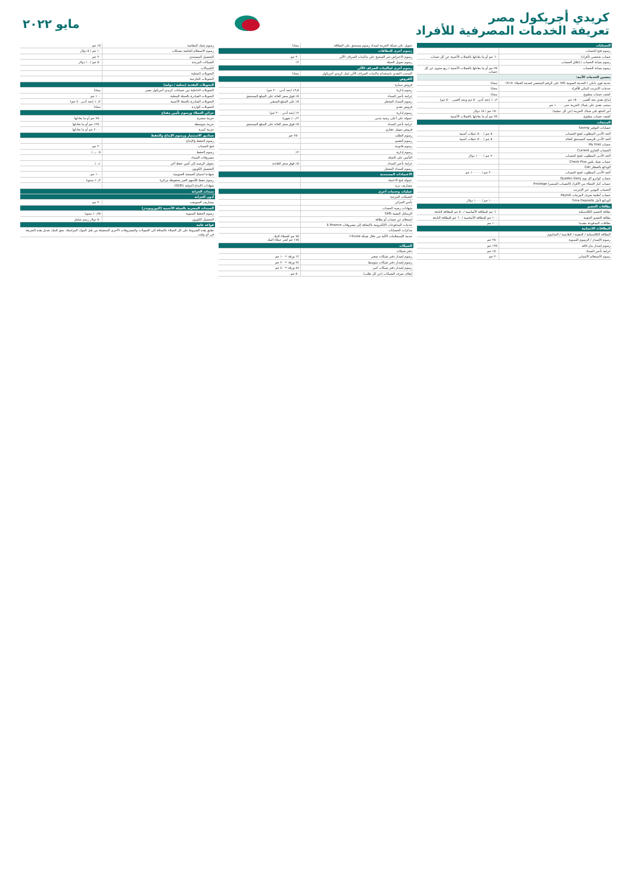كريدي أجريكول مصر
تعريفة الخدمات المصرفية للأفراد
مايو ٢٠٢٢
| الحسابات | |
| --- | --- |
| رسوم فتح الحساب | |
| حساب شخصي (أفراد) | ٦٠ جم أو ما يعادلها بالعملات الأجنبية عن كل حساب |
| رسوم صيانة الحساب / إغلاق الحساب | |
| رسوم صيانة الحساب | ٢٥ جم أو ما يعادلها بالعملات الأجنبية / ربع سنوي عن كل حساب |
| تتضمن الخدمات الآتية: | |
| خدمة فون بانكي / الخدمة الصوتية IVR على الرقم المختصر لخدمة العملاء ١٩١٩١ | مجانا |
| خدمات الإنترنت البنكي للأفراد | مجانا |
| كشف حساب مطبوع | مجانا |
| إيداع نقدي بحد أقصى ١٥٠٠٠ جم | ٠٫٣٪ (بحد أدنى ٥٠ جم وبحد أقصى ٥٠٠ جم) |
| سحب نقدي على شباك الخزينة حتى ١٠٠٠٠ جم | |
| أمر الدفع على شباك الخزينة (عن كل عملية) | ١٥٠ جم / ١٥ دولار |
| كشف حساب مطبوع | ٢٥ جم أو ما يعادلها بالعملات الأجنبية |
| المنتجات | |
| حسابات التوفير Saving | |
| الحد الأدنى المطلوب لفتح الحساب | ٥٠٠٠ جم / ٥٠٠ عملات أجنبية |
| الحد الأدنى للرصيد المستحق للعائد | ٥٠٠٠ جم / ٥٠٠ عملات أجنبية |
| حساب My First | |
| الحساب الجاري Current | |
| الحد الأدنى المطلوب لفتح الحساب | ٢٠٠٠ جم / ١٠٠٠ دولار |
| حساب شيك بلس Check Plus | |
| الودائع بالخطار Call | |
| الحد الأدنى المطلوب لفتح الحساب | ٣٠٠٠٠ جم / ١٠٠٠٠٠ جم |
| حساب كواترو كل يوم Quattro Daily | |
| حساب كبار العملاء من الأفراد (الحساب المتميز) Privilege | |
| الحساب اليومي عبر الإنترنت | |
| حساب أنظمة صرف المرتبات Payroll | |
| الودائع لأجل Time Deposits | ١٠٠٠٠ جم / ١٠٠٠ دولار |
| بطاقات الخصم | |
| بطاقة الخصم الكلاسيكية | ٦٠ جم للبطاقة الأساسية / ٥٠ جم للبطاقة التابعة |
| بطاقة الخصم الذهبية | ١٠٠ جم للبطاقة الأساسية / ٦٠ جم للبطاقة التابعة |
| بطاقات المدفوعة مقدما | ١٠٠ جم |
| البطاقات الائتمانية | |
| البطاقة الكلاسيكية / الذهبية / البلاتينية / التيتانيوم | |
| رسوم الإصدار / الرسوم السنوية | ٢٥٠ جم |
| رسوم إصدار بدل فاقد | ١٢٥ جم |
| غرامة تأخير السداد | ١٥٠ جم |
| رسوم الاستعلام الائتماني | ٣٠ جم |
| تحويل على شبكة الخزينة لسداد رسوم مستحق على البطاقة | مجانا |
| رسوم أخرى للبطاقات | |
| رسوم الاعتراض غير الصحيح على ماكينات الصراف الآلي | ٣٠ جم |
| رسوم تحويل العملة | ٣٪ |
| رسوم أخرى لماكينات الصراف الآلي | |
| السحب النقدي باستخدام ماكينات الصراف الآلي لبنك كريدي أجريكول | مجانا |
| القروض | |
| قروض سيارة | |
| رسوم إدارية | ٢٫٥٪ (بحد أدنى ٣٠٠ جم) |
| غرامة تأخير السداد | ٥٪ فوق سعر العائد على المبلغ المستحق |
| رسوم السداد المعجل | ٥٪ على المبلغ المتبقي |
| قروض نقدي | |
| رسوم إدارية | ٢٪ (بحد أدنى ٣٠٠ جم) |
| عمولة على أعلى رصيد مدين | ٠٫١٢٪ شهريا |
| غرامة تأخير السداد | ٥٪ فوق سعر العائد على المبلغ المستحق |
| قروض تمويل عقاري | |
| رسوم الطلب | ٢٥٠ جم |
| رسوم التقييم | |
| رسوم قانونية | |
| رسوم إدارية | ٢٪ |
| التأمين على الحياة | |
| غرامة تأخير السداد | ٥٪ فوق سعر الفائدة |
| رسوم السداد المعجل | |
| الاعتمادات المستندية | |
| عمولة فتح الاعتماد | |
| مصاريف بريد | |
| عمليات وخدمات أخرى | |
| الشيكات المرتدة | |
| تأجير الخزائن | |
| شهادات رصيد الحساب | |
| الرسائل النصية SMS | |
| استعلام عن حساب أو بطاقة | |
| خدمات المدفوعات الإلكترونية بالإضافة إلى مصروفات E finance | |
| مذكرات الحسابات | |
| خدمة الإستعلامات الآلية من خلال شبكة I-Score | ٧٥ جم للعملاء البنك ١٧٥ جم لغير عملاء البنك |
| الشيكات | |
| دفتر شيكات | |
| رسوم إصدار دفتر شيكات صغير | ١٢ ورقة = ١٠ جم |
| رسوم إصدار دفتر شيكات متوسط | ٢٤ ورقة = ٢٠ جم |
| رسوم إصدار دفتر شيكات كبير | ٤٨ ورقة = ٤٠ جم |
| إيقاف صرف الشيكات (عن كل طلب) | ٥٠ جم |
| رسوم شيك المقاصة | ١٥ جم |
| رسوم الاستعلام الخاصة بشيكات | ١٠ جم / ٥ دولار |
| التحصيل المستندي | ٣٠ جم |
| الشيكات المرتدة | ٥٠ جم / ١٠ دولار |
| الكمبيالات | |
| التحويلات المحلية | |
| التحويلات الخارجية | |
| التحويلات النقدية (محلية / دولية) | |
| التحويلات الداخلية بين حسابات كريدي أجريكول مصر | مجانا |
| التحويلات الصادرة بالعملة المحلية | ١٠٠ جم |
| التحويلات الصادرة بالعملة الأجنبية | ٠٫٣٪ (بحد أدنى ٤٠ جم) |
| التحويلات الواردة | مجانا |
| خزائن العملاء ورسوم تأمين مفتاح | |
| خزينة صغيرة | ٧٥٠ جم أو ما يعادلها |
| خزينة متوسطة | ١٢٥٠ جم أو ما يعادلها |
| خزينة كبيرة | ٢٠٠٠ جم أو ما يعادلها |
| صناديق الاستثمار ورسوم الإيداع والحفظ | |
| رسوم الحفظ والإيداع | |
| فتح الحساب | ٢٠ جم |
| رسوم الحفظ | ٠٫٠٠٥٪ |
| مصروفات السداد | |
| تحويل الرصيد إلى أمين حفظ آخر | ٠٫١٪ |
| التحصيل الكوبون | |
| شهادة اجتماع الجمعية العمومية | ١٠٠ جم |
| رسوم حفظ للأسهم الغير محفوظة مركزيا | ٠٫٣٪ سنويا |
| شهادات الإيداع الدولية (GDR) | |
| سندات الخزانة | |
| أذون الخزانة | |
| مصاريف السويفت | ٣٠ جم |
| السندات المصرية بالعملة الأجنبية (اليوروبوندز) | |
| رسوم الحفظ السنوية | ٠٫٢٥٪ سنويا |
| التحصيل الكوبون | ٥٠ دولار رسم شامل |
| قواعد عامة | |
| تطبق هذه الشروط على كل العملاء بالإضافة إلى العمولات والمصروفات الأخرى المحصلة من قبل البنوك المراسلة. يحق للبنك تعديل هذه التعريفة في أي وقت. | |